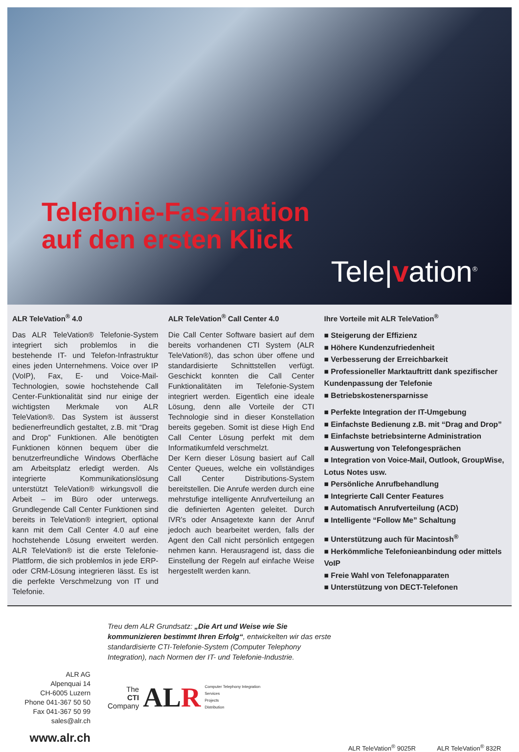Telefonie-Faszination
auf den ersten Klick
Tele|vation<sup>®</sup>
ALR TeleVation<sup>®</sup> 4.0
Das ALR TeleVation® Telefonie-System integriert sich problemlos in die bestehende IT- und Telefon-Infrastruktur eines jeden Unternehmens. Voice over IP (VoIP), Fax, E- und Voice-Mail-Technologien, sowie hochstehende Call Center-Funktionalität sind nur einige der wichtigsten Merkmale von ALR TeleVation®. Das System ist äusserst bedienerfreundlich gestaltet, z.B. mit “Drag and Drop” Funktionen. Alle benötigten Funktionen können bequem über die benutzerfreundliche Windows Oberfläche am Arbeitsplatz erledigt werden. Als integrierte Kommunikationslösung unterstützt TeleVation® wirkungsvoll die Arbeit – im Büro oder unterwegs. Grundlegende Call Center Funktionen sind bereits in TeleVation® integriert, optional kann mit dem Call Center 4.0 auf eine hochstehende Lösung erweitert werden. ALR TeleVation® ist die erste Telefonie-Plattform, die sich problemlos in jede ERP- oder CRM-Lösung integrieren lässt. Es ist die perfekte Verschmelzung von IT und Telefonie.
ALR TeleVation<sup>®</sup> Call Center 4.0
Die Call Center Software basiert auf dem bereits vorhandenen CTI System (ALR TeleVation®), das schon über offene und standardisierte Schnittstellen verfügt. Geschickt konnten die Call Center Funktionalitäten im Telefonie-System integriert werden. Eigentlich eine ideale Lösung, denn alle Vorteile der CTI Technologie sind in dieser Konstellation bereits gegeben. Somit ist diese High End Call Center Lösung perfekt mit dem Informatikumfeld verschmelzt.
Der Kern dieser Lösung basiert auf Call Center Queues, welche ein vollständiges Call Center Distributions-System bereitstellen. Die Anrufe werden durch eine mehrstufige intelligente Anrufverteilung an die definierten Agenten geleitet. Durch IVR’s oder Ansagetexte kann der Anruf jedoch auch bearbeitet werden, falls der Agent den Call nicht persönlich entgegen nehmen kann. Herausragend ist, dass die Einstellung der Regeln auf einfache Weise hergestellt werden kann.
Ihre Vorteile mit ALR TeleVation<sup>®</sup>
■ Steigerung der Effizienz
■ Höhere Kundenzufriedenheit
■ Verbesserung der Erreichbarkeit
■ Professioneller Marktauftritt dank spezifischer Kundenpassung der Telefonie
■ Betriebskostenersparnisse
■ Perfekte Integration der IT-Umgebung
■ Einfachste Bedienung z.B. mit “Drag and Drop”
■ Einfachste betriebsinterne Administration
■ Auswertung von Telefongesprächen
■ Integration von Voice-Mail, Outlook, GroupWise, Lotus Notes usw.
■ Persönliche Anrufbehandlung
■ Integrierte Call Center Features
■ Automatisch Anrufverteilung (ACD)
■ Intelligente “Follow Me” Schaltung
■ Unterstützung auch für Macintosh<sup>®</sup>
■ Herkömmliche Telefonieanbindung oder mittels VoIP
■ Freie Wahl von Telefonapparaten
■ Unterstützung von DECT-Telefonen
ALR AG
Alpenquai 14
CH-6005 Luzern
Phone 041-367 50 50
Fax 041-367 50 99
sales@alr.ch
www.alr.ch
Treu dem ALR Grundsatz: „Die Art und Weise wie Sie kommunizieren bestimmt Ihren Erfolg“, entwickelten wir das erste standardisierte CTI-Telefonie-System (Computer Telephony Integration), nach Normen der IT- und Telefonie-Industrie.
The
CTI
Company
ALR
Computer Telephony Integration
Services
Projects
Distribution
ALR TeleVation<sup>®</sup> 9025R ALR TeleVation<sup>®</sup> 832R